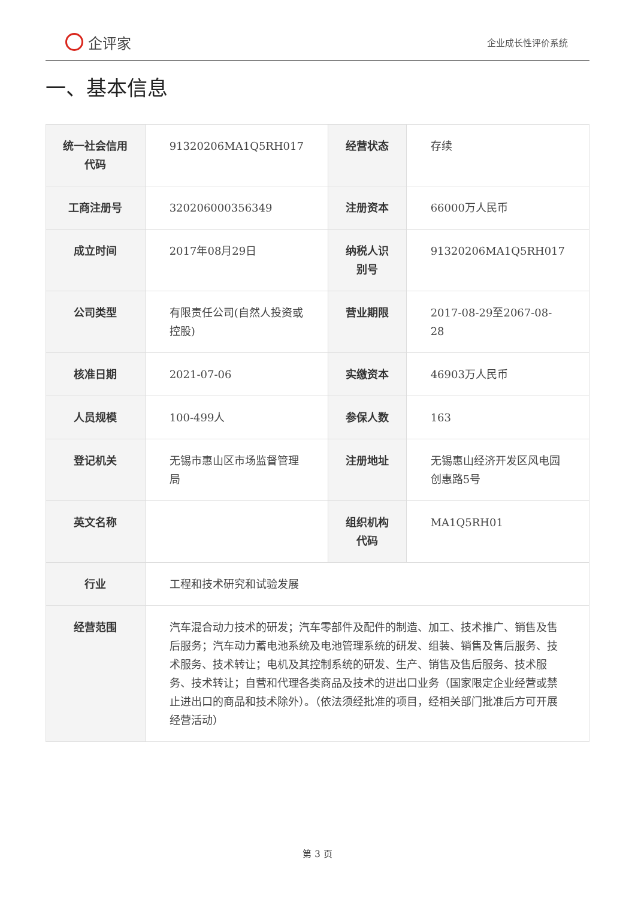企评家
企业成长性评价系统
一、基本信息
| 统一社会信用代码 | 91320206MA1Q5RH017 | 经营状态 | 存续 |
| 工商注册号 | 320206000356349 | 注册资本 | 66000万人民币 |
| 成立时间 | 2017年08月29日 | 纳税人识别号 | 91320206MA1Q5RH017 |
| 公司类型 | 有限责任公司(自然人投资或控股) | 营业期限 | 2017-08-29至2067-08-28 |
| 核准日期 | 2021-07-06 | 实缴资本 | 46903万人民币 |
| 人员规模 | 100-499人 | 参保人数 | 163 |
| 登记机关 | 无锡市惠山区市场监督管理局 | 注册地址 | 无锡惠山经济开发区风电园创惠路5号 |
| 英文名称 | | 组织机构代码 | MA1Q5RH01 |
| 行业 | 工程和技术研究和试验发展 | | |
| 经营范围 | 汽车混合动力技术的研发；汽车零部件及配件的制造、加工、技术推广、销售及售后服务；汽车动力蓄电池系统及电池管理系统的研发、组装、销售及售后服务、技术服务、技术转让；电机及其控制系统的研发、生产、销售及售后服务、技术服务、技术转让；自营和代理各类商品及技术的进出口业务（国家限定企业经营或禁止进出口的商品和技术除外）。（依法须经批准的项目，经相关部门批准后方可开展经营活动） | | |
第 3 页